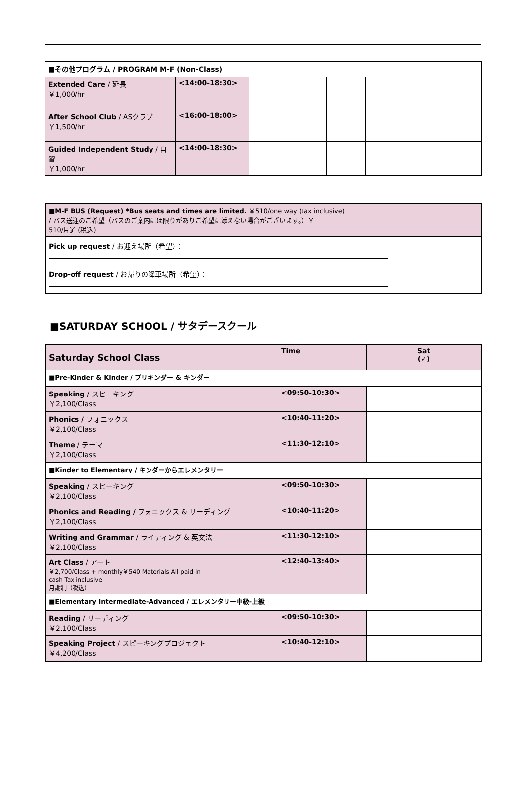| ■その他プログラム / PROGRAM M-F (Non-Class) | | | | | | | |
| Extended Care / 延長 ￥1,000/hr | <14:00-18:30> | | | | | | |
| After School Club / ASクラブ ￥1,500/hr | <16:00-18:00> | | | | | | |
| Guided Independent Study / 自習 ￥1,000/hr | <14:00-18:30> | | | | | | |
■M-F BUS (Request) *Bus seats and times are limited. ￥510/one way (tax inclusive)
/ バス送迎のご希望（バスのご案内には限りがありご希望に添えない場合がございます。）￥
510/片道 (税込)
Pick up request / お迎え場所（希望）：
Drop-off request / お帰りの降車場所（希望）：
■SATURDAY SCHOOL / サタデースクール
| Saturday School Class | Time | Sat (✓) |
| ■Pre-Kinder & Kinder / プリキンダー & キンダー | | |
| Speaking / スピーキング ￥2,100/Class | <09:50-10:30> | |
| Phonics / フォニックス ￥2,100/Class | <10:40-11:20> | |
| Theme / テーマ ￥2,100/Class | <11:30-12:10> | |
| ■Kinder to Elementary / キンダーからエレメンタリー | | |
| Speaking / スピーキング ￥2,100/Class | <09:50-10:30> | |
| Phonics and Reading / フォニックス & リーディング ￥2,100/Class | <10:40-11:20> | |
| Writing and Grammar / ライティング & 英文法 ￥2,100/Class | <11:30-12:10> | |
| Art Class / アート ￥2,700/Class + monthly￥540 Materials All paid in cash Tax inclusive 月謝制（税込） | <12:40-13:40> | |
| ■Elementary Intermediate-Advanced / エレメンタリー中級-上級 | | |
| Reading / リーディング ￥2,100/Class | <09:50-10:30> | |
| Speaking Project / スピーキングプロジェクト ￥4,200/Class | <10:40-12:10> | |